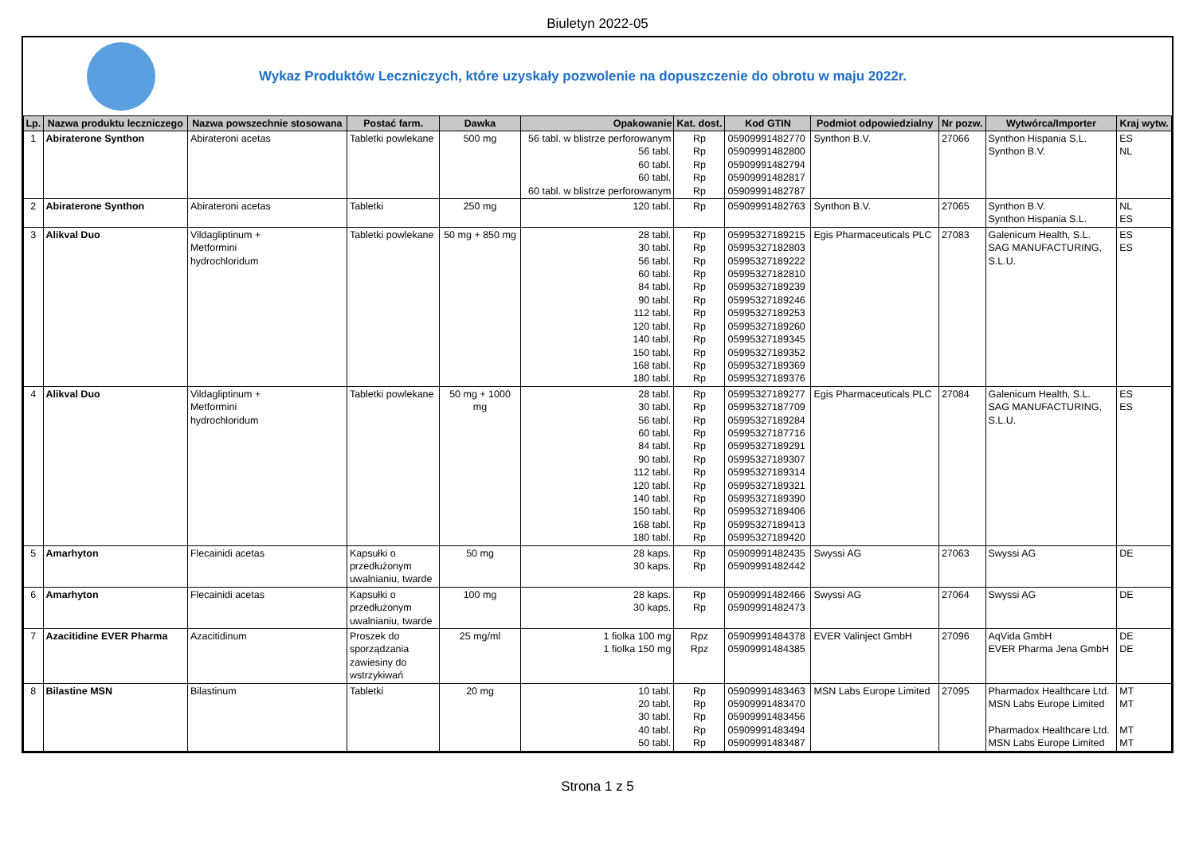Biuletyn 2022-05
Wykaz Produktów Leczniczych, które uzyskały pozwolenie na dopuszczenie do obrotu w maju 2022r.
| Lp. | Nazwa produktu leczniczego | Nazwa powszechnie stosowana | Postać farm. | Dawka | Opakowanie | Kat. dost. | Kod GTIN | Podmiot odpowiedzialny | Nr pozw. | Wytwórca/Importer | Kraj wytw. |
| --- | --- | --- | --- | --- | --- | --- | --- | --- | --- | --- | --- |
| 1 | Abiraterone Synthon | Abirateroni acetas | Tabletki powlekane | 500 mg | 56 tabl. w blistrze perforowanym 56 tabl. 60 tabl. 60 tabl. 60 tabl. w blistrze perforowanym | Rp Rp Rp Rp Rp | 05909991482770 05909991482800 05909991482794 05909991482817 05909991482787 | Synthon B.V. | 27066 | Synthon Hispania S.L. Synthon B.V. | ES NL |
| 2 | Abiraterone Synthon | Abirateroni acetas | Tabletki | 250 mg | 120 tabl. | Rp | 05909991482763 | Synthon B.V. | 27065 | Synthon B.V. Synthon Hispania S.L. | NL ES |
| 3 | Alikval Duo | Vildagliptinum + Metformini hydrochloridum | Tabletki powlekane | 50 mg + 850 mg | 28 tabl. 30 tabl. 56 tabl. 60 tabl. 84 tabl. 90 tabl. 112 tabl. 120 tabl. 140 tabl. 150 tabl. 168 tabl. 180 tabl. | Rp Rp Rp Rp Rp Rp Rp Rp Rp Rp Rp Rp | 05995327189215 05995327182803 05995327189222 05995327182810 05995327189239 05995327189246 05995327189253 05995327189260 05995327189345 05995327189352 05995327189369 05995327189376 | Egis Pharmaceuticals PLC | 27083 | Galenicum Health, S.L. SAG MANUFACTURING, S.L.U. | ES ES |
| 4 | Alikval Duo | Vildagliptinum + Metformini hydrochloridum | Tabletki powlekane | 50 mg + 1000 mg | 28 tabl. 30 tabl. 56 tabl. 60 tabl. 84 tabl. 90 tabl. 112 tabl. 120 tabl. 140 tabl. 150 tabl. 168 tabl. 180 tabl. | Rp Rp Rp Rp Rp Rp Rp Rp Rp Rp Rp Rp | 05995327189277 05995327187709 05995327189284 05995327187716 05995327189291 05995327189307 05995327189314 05995327189321 05995327189390 05995327189406 05995327189413 05995327189420 | Egis Pharmaceuticals PLC | 27084 | Galenicum Health, S.L. SAG MANUFACTURING, S.L.U. | ES ES |
| 5 | Amarhyton | Flecainidi acetas | Kapsułki o przedłużonym uwalnianiu, twarde | 50 mg | 28 kaps. 30 kaps. | Rp Rp | 05909991482435 05909991482442 | Swyssi AG | 27063 | Swyssi AG | DE |
| 6 | Amarhyton | Flecainidi acetas | Kapsułki o przedłużonym uwalnianiu, twarde | 100 mg | 28 kaps. 30 kaps. | Rp Rp | 05909991482466 05909991482473 | Swyssi AG | 27064 | Swyssi AG | DE |
| 7 | Azacitidine EVER Pharma | Azacitidinum | Proszek do sporządzania zawiesiny do wstrzykiwań | 25 mg/ml | 1 fiolka 100 mg 1 fiolka 150 mg | Rpz Rpz | 05909991484378 05909991484385 | EVER Valinject GmbH | 27096 | AqVida GmbH EVER Pharma Jena GmbH | DE DE |
| 8 | Bilastine MSN | Bilastinum | Tabletki | 20 mg | 10 tabl. 20 tabl. 30 tabl. 40 tabl. 50 tabl. | Rp Rp Rp Rp Rp | 05909991483463 05909991483470 05909991483456 05909991483494 05909991483487 | MSN Labs Europe Limited | 27095 | Pharmadox Healthcare Ltd. MSN Labs Europe Limited Pharmadox Healthcare Ltd. MSN Labs Europe Limited | MT MT MT MT |
Strona 1 z 5